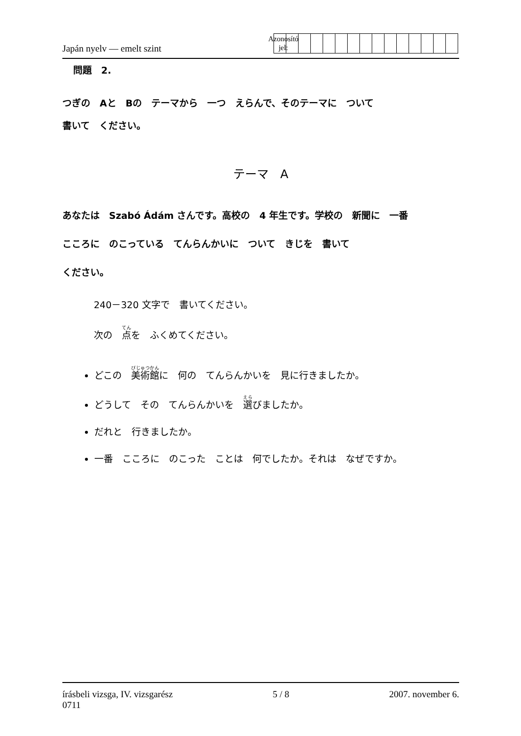Japán nyelv — emelt szint
Azonosító
jel:
問題　2.
つぎの　Aと　Bの　テーマから　一つ　えらんで、そのテーマに　ついて
書いて　ください。
テーマ　A
あなたは　Szabó Ádám さんです。高校の　4 年生です。学校の　新聞に　一番
こころに　のこっている　てんらんかいに　ついて　きじを　書いて
ください。
240－320 文字で　書いてください。
次の　点を　ふくめてください。
どこの　美術館に　何の　てんらんかいを　見に行きましたか。
どうして　その　てんらんかいを　選びましたか。
だれと　行きましたか。
一番　こころに　のこった　ことは　何でしたか。それは　なぜですか。
írásbeli vizsga, IV. vizsgarész
0711 5 / 8 2007. november 6.